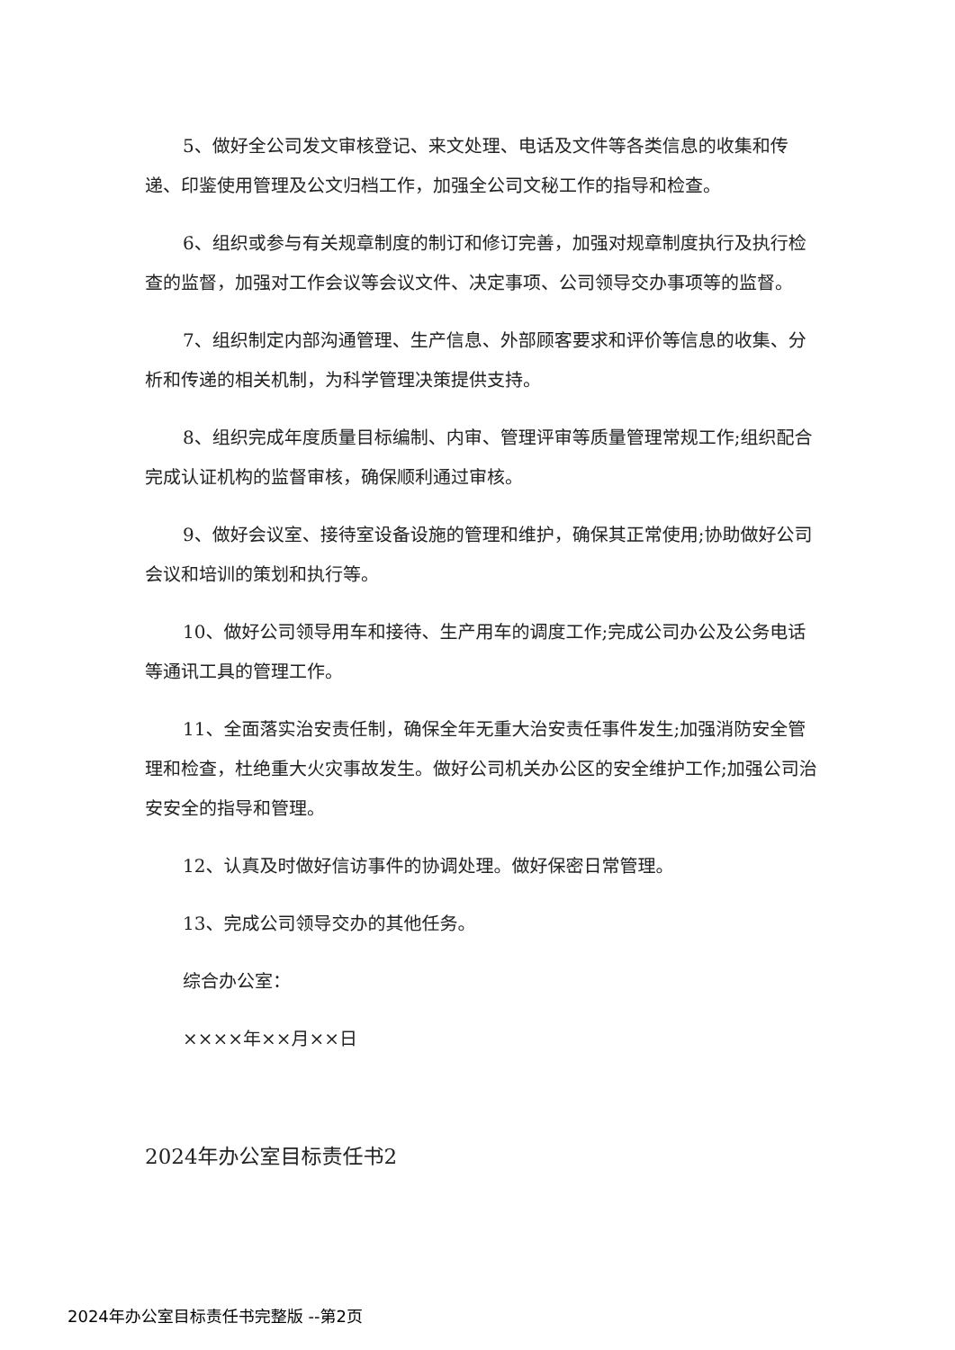5、做好全公司发文审核登记、来文处理、电话及文件等各类信息的收集和传递、印鉴使用管理及公文归档工作，加强全公司文秘工作的指导和检查。
6、组织或参与有关规章制度的制订和修订完善，加强对规章制度执行及执行检查的监督，加强对工作会议等会议文件、决定事项、公司领导交办事项等的监督。
7、组织制定内部沟通管理、生产信息、外部顾客要求和评价等信息的收集、分析和传递的相关机制，为科学管理决策提供支持。
8、组织完成年度质量目标编制、内审、管理评审等质量管理常规工作;组织配合完成认证机构的监督审核，确保顺利通过审核。
9、做好会议室、接待室设备设施的管理和维护，确保其正常使用;协助做好公司会议和培训的策划和执行等。
10、做好公司领导用车和接待、生产用车的调度工作;完成公司办公及公务电话等通讯工具的管理工作。
11、全面落实治安责任制，确保全年无重大治安责任事件发生;加强消防安全管理和检查，杜绝重大火灾事故发生。做好公司机关办公区的安全维护工作;加强公司治安安全的指导和管理。
12、认真及时做好信访事件的协调处理。做好保密日常管理。
13、完成公司领导交办的其他任务。
综合办公室：
××××年××月××日
2024年办公室目标责任书2
2024年办公室目标责任书完整版 --第2页